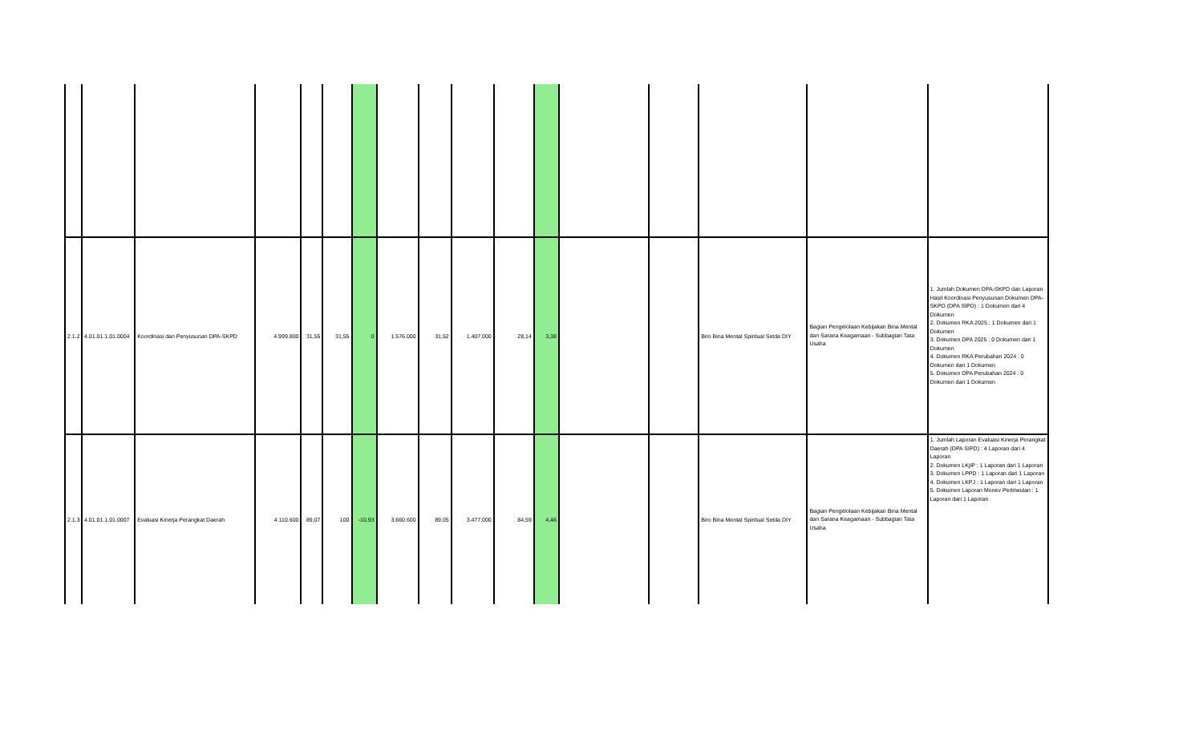| 2.1.2 | 4.01.01.1.01.0004 | Koordinasi dan Penyusunan DPA-SKPD | 4.999.800 | 31,55 | 31,55 | 0 | 1.576.000 | 31,52 | 1.407.000 | 28,14 | 3,38 | | | Biro Bina Mental Spiritual Setda DIY | Bagian Pengelolaan Kebijakan Bina Mental dan Sarana Keagamaan - Subbagian Tata Usaha | 1. Jumlah Dokumen DPA-SKPD dan Laporan Hasil Koordinasi Penyusunan Dokumen DPA-SKPD (DPA SIPD) : 1 Dokumen dari 4 Dokumen 2. Dokumen RKA 2025 : 1 Dokumen dari 1 Dokumen 3. Dokumen DPA 2025 : 0 Dokumen dari 1 Dokumen 4. Dokumen RKA Perubahan 2024 : 0 Dokumen dari 1 Dokumen 5. Dokumen DPA Perubahan 2024 : 0 Dokumen dari 1 Dokumen |
| 2.1.3 | 4.01.01.1.01.0007 | Evaluasi Kinerja Perangkat Daerah | 4.110.600 | 89,07 | 100 | -10,93 | 3.660.600 | 89,05 | 3.477.000 | 84,59 | 4,46 | | | Biro Bina Mental Spiritual Setda DIY | Bagian Pengelolaan Kebijakan Bina Mental dan Sarana Keagamaan - Subbagian Tata Usaha | 1. Jumlah Laporan Evaluasi Kinerja Perangkat Daerah (DPA SIPD) : 4 Laporan dari 4 Laporan 2. Dokumen LKjIP : 1 Laporan dari 1 Laporan 3. Dokumen LPPD : 1 Laporan dari 1 Laporan 4. Dokumen LKPJ : 1 Laporan dari 1 Laporan 5. Dokumen Laporan Monev Pertriwulan : 1 Laporan dari 1 Laporan |